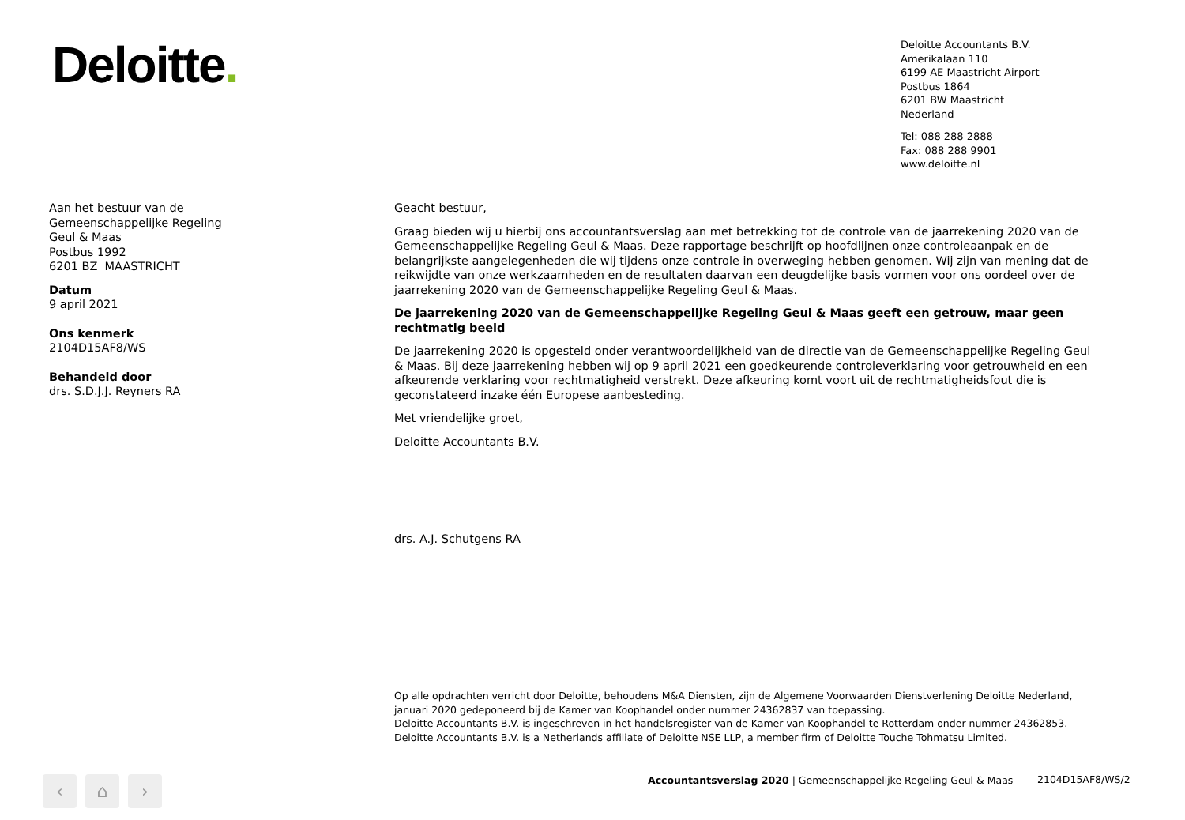Deloitte.
Deloitte Accountants B.V.
Amerikalaan 110
6199 AE Maastricht Airport
Postbus 1864
6201 BW Maastricht
Nederland
Tel: 088 288 2888
Fax: 088 288 9901
www.deloitte.nl
Aan het bestuur van de
Gemeenschappelijke Regeling
Geul & Maas
Postbus 1992
6201 BZ MAASTRICHT
Datum
9 april 2021
Ons kenmerk
2104D15AF8/WS
Behandeld door
drs. S.D.J.J. Reyners RA
Geacht bestuur,
Graag bieden wij u hierbij ons accountantsverslag aan met betrekking tot de controle van de jaarrekening 2020 van de Gemeenschappelijke Regeling Geul & Maas. Deze rapportage beschrijft op hoofdlijnen onze controleaanpak en de belangrijkste aangelegenheden die wij tijdens onze controle in overweging hebben genomen. Wij zijn van mening dat de reikwijdte van onze werkzaamheden en de resultaten daarvan een deugdelijke basis vormen voor ons oordeel over de jaarrekening 2020 van de Gemeenschappelijke Regeling Geul & Maas.
De jaarrekening 2020 van de Gemeenschappelijke Regeling Geul & Maas geeft een getrouw, maar geen rechtmatig beeld
De jaarrekening 2020 is opgesteld onder verantwoordelijkheid van de directie van de Gemeenschappelijke Regeling Geul & Maas. Bij deze jaarrekening hebben wij op 9 april 2021 een goedkeurende controleverklaring voor getrouwheid en een afkeurende verklaring voor rechtmatigheid verstrekt. Deze afkeuring komt voort uit de rechtmatigheidsfout die is geconstateerd inzake één Europese aanbesteding.
Met vriendelijke groet,
Deloitte Accountants B.V.
drs. A.J. Schutgens RA
Op alle opdrachten verricht door Deloitte, behoudens M&A Diensten, zijn de Algemene Voorwaarden Dienstverlening Deloitte Nederland,
januari 2020 gedeponeerd bij de Kamer van Koophandel onder nummer 24362837 van toepassing.
Deloitte Accountants B.V. is ingeschreven in het handelsregister van de Kamer van Koophandel te Rotterdam onder nummer 24362853.
Deloitte Accountants B.V. is a Netherlands affiliate of Deloitte NSE LLP, a member firm of Deloitte Touche Tohmatsu Limited.
‹ ⌂ ›
Accountantsverslag 2020 | Gemeenschappelijke Regeling Geul & Maas
2104D15AF8/WS/2